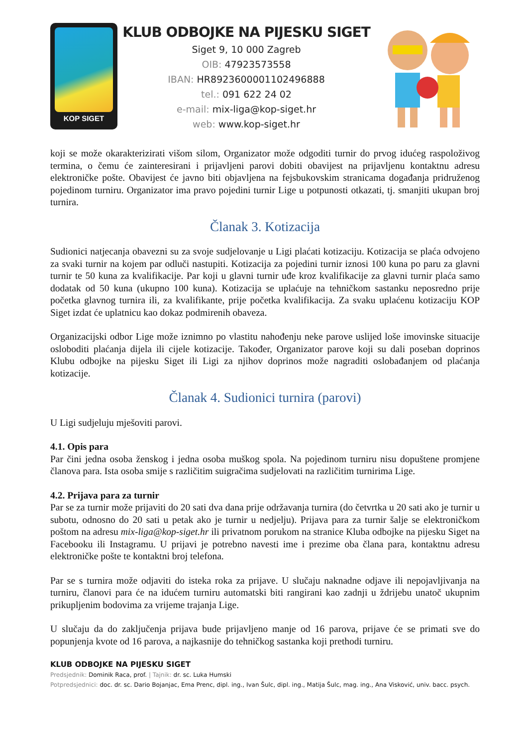KOP SIGET
KLUB ODBOJKE NA PIJESKU SIGET
Siget 9, 10 000 Zagreb
OIB: 47923573558
IBAN: HR8923600001102496888
tel.: 091 622 24 02
e-mail: mix-liga@kop-siget.hr
web: www.kop-siget.hr
koji se može okarakterizirati višom silom, Organizator može odgoditi turnir do prvog idućeg raspoloživog termina, o čemu će zainteresirani i prijavljeni parovi dobiti obavijest na prijavljenu kontaktnu adresu elektroničke pošte. Obavijest će javno biti objavljena na fejsbukovskim stranicama događanja pridruženog pojedinom turniru. Organizator ima pravo pojedini turnir Lige u potpunosti otkazati, tj. smanjiti ukupan broj turnira.
Članak 3. Kotizacija
Sudionici natjecanja obavezni su za svoje sudjelovanje u Ligi plaćati kotizaciju. Kotizacija se plaća odvojeno za svaki turnir na kojem par odluči nastupiti. Kotizacija za pojedini turnir iznosi 100 kuna po paru za glavni turnir te 50 kuna za kvalifikacije. Par koji u glavni turnir uđe kroz kvalifikacije za glavni turnir plaća samo dodatak od 50 kuna (ukupno 100 kuna). Kotizacija se uplaćuje na tehničkom sastanku neposredno prije početka glavnog turnira ili, za kvalifikante, prije početka kvalifikacija. Za svaku uplaćenu kotizaciju KOP Siget izdat će uplatnicu kao dokaz podmirenih obaveza.
Organizacijski odbor Lige može iznimno po vlastitu nahođenju neke parove uslijed loše imovinske situacije osloboditi plaćanja dijela ili cijele kotizacije. Također, Organizator parove koji su dali poseban doprinos Klubu odbojke na pijesku Siget ili Ligi za njihov doprinos može nagraditi oslobađanjem od plaćanja kotizacije.
Članak 4. Sudionici turnira (parovi)
U Ligi sudjeluju mješoviti parovi.
4.1. Opis para
Par čini jedna osoba ženskog i jedna osoba muškog spola. Na pojedinom turniru nisu dopuštene promjene članova para. Ista osoba smije s različitim suigračima sudjelovati na različitim turnirima Lige.
4.2. Prijava para za turnir
Par se za turnir može prijaviti do 20 sati dva dana prije održavanja turnira (do četvrtka u 20 sati ako je turnir u subotu, odnosno do 20 sati u petak ako je turnir u nedjelju). Prijava para za turnir šalje se elektroničkom poštom na adresu mix-liga@kop-siget.hr ili privatnom porukom na stranice Kluba odbojke na pijesku Siget na Facebooku ili Instagramu. U prijavi je potrebno navesti ime i prezime oba člana para, kontaktnu adresu elektroničke pošte te kontaktni broj telefona.
Par se s turnira može odjaviti do isteka roka za prijave. U slučaju naknadne odjave ili nepojavljivanja na turniru, članovi para će na idućem turniru automatski biti rangirani kao zadnji u ždrijebu unatoč ukupnim prikupljenim bodovima za vrijeme trajanja Lige.
U slučaju da do zaključenja prijava bude prijavljeno manje od 16 parova, prijave će se primati sve do popunjenja kvote od 16 parova, a najkasnije do tehničkog sastanka koji prethodi turniru.
KLUB ODBOJKE NA PIJESKU SIGET
Predsjednik: Dominik Raca, prof. | Tajnik: dr. sc. Luka Humski
Potpredsjednici: doc. dr. sc. Dario Bojanjac, Ema Prenc, dipl. ing., Ivan Šulc, dipl. ing., Matija Šulc, mag. ing., Ana Visković, univ. bacc. psych.